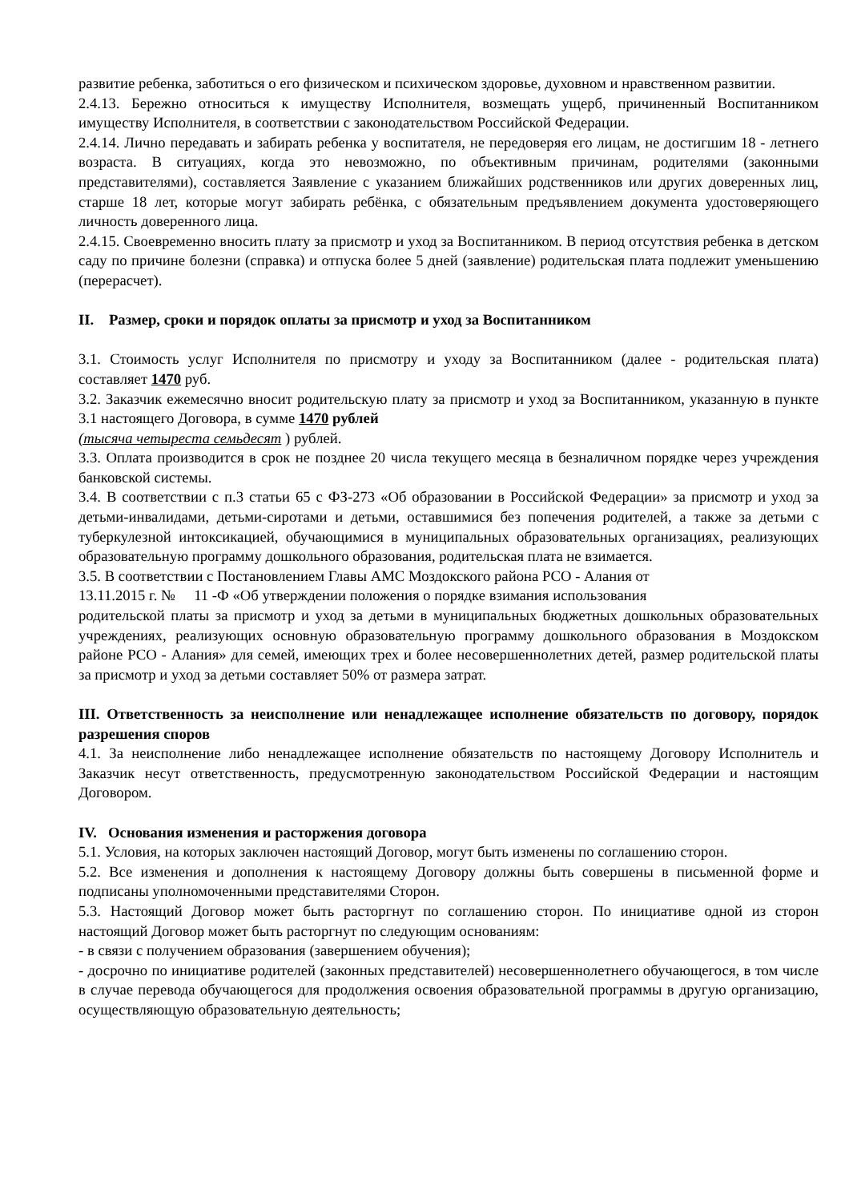развитие ребенка, заботиться о его физическом и психическом здоровье, духовном и нравственном развитии.
2.4.13. Бережно относиться к имуществу Исполнителя, возмещать ущерб, причиненный Воспитанником имуществу Исполнителя, в соответствии с законодательством Российской Федерации.
2.4.14. Лично передавать и забирать ребенка у воспитателя, не передоверяя его лицам, не достигшим 18 - летнего возраста. В ситуациях, когда это невозможно, по объективным причинам, родителями (законными представителями), составляется Заявление с указанием ближайших родственников или других доверенных лиц, старше 18 лет, которые могут забирать ребёнка, с обязательным предъявлением документа удостоверяющего личность доверенного лица.
2.4.15. Своевременно вносить плату за присмотр и уход за Воспитанником. В период отсутствия ребенка в детском саду по причине болезни (справка) и отпуска более 5 дней (заявление) родительская плата подлежит уменьшению (перерасчет).
II. Размер, сроки и порядок оплаты за присмотр и уход за Воспитанником
3.1. Стоимость услуг Исполнителя по присмотру и уходу за Воспитанником (далее - родительская плата) составляет 1470 руб.
3.2. Заказчик ежемесячно вносит родительскую плату за присмотр и уход за Воспитанником, указанную в пункте 3.1 настоящего Договора, в сумме 1470 рублей
(тысяча четыреста семьдесят ) рублей.
3.3. Оплата производится в срок не позднее 20 числа текущего месяца в безналичном порядке через учреждения банковской системы.
3.4. В соответствии с п.3 статьи 65 с ФЗ-273 «Об образовании в Российской Федерации» за присмотр и уход за детьми-инвалидами, детьми-сиротами и детьми, оставшимися без попечения родителей, а также за детьми с туберкулезной интоксикацией, обучающимися в муниципальных образовательных организациях, реализующих образовательную программу дошкольного образования, родительская плата не взимается.
3.5. В соответствии с Постановлением Главы АМС Моздокского района РСО - Алания от
13.11.2015 г. № 11 -Ф «Об утверждении положения о порядке взимания использования
родительской платы за присмотр и уход за детьми в муниципальных бюджетных дошкольных образовательных учреждениях, реализующих основную образовательную программу дошкольного образования в Моздокском районе РСО - Алания» для семей, имеющих трех и более несовершеннолетних детей, размер родительской платы за присмотр и уход за детьми составляет 50% от размера затрат.
III. Ответственность за неисполнение или ненадлежащее исполнение обязательств по договору, порядок разрешения споров
4.1. За неисполнение либо ненадлежащее исполнение обязательств по настоящему Договору Исполнитель и Заказчик несут ответственность, предусмотренную законодательством Российской Федерации и настоящим Договором.
IV. Основания изменения и расторжения договора
5.1. Условия, на которых заключен настоящий Договор, могут быть изменены по соглашению сторон.
5.2. Все изменения и дополнения к настоящему Договору должны быть совершены в письменной форме и подписаны уполномоченными представителями Сторон.
5.3. Настоящий Договор может быть расторгнут по соглашению сторон. По инициативе одной из сторон настоящий Договор может быть расторгнут по следующим основаниям:
- в связи с получением образования (завершением обучения);
- досрочно по инициативе родителей (законных представителей) несовершеннолетнего обучающегося, в том числе в случае перевода обучающегося для продолжения освоения образовательной программы в другую организацию, осуществляющую образовательную деятельность;